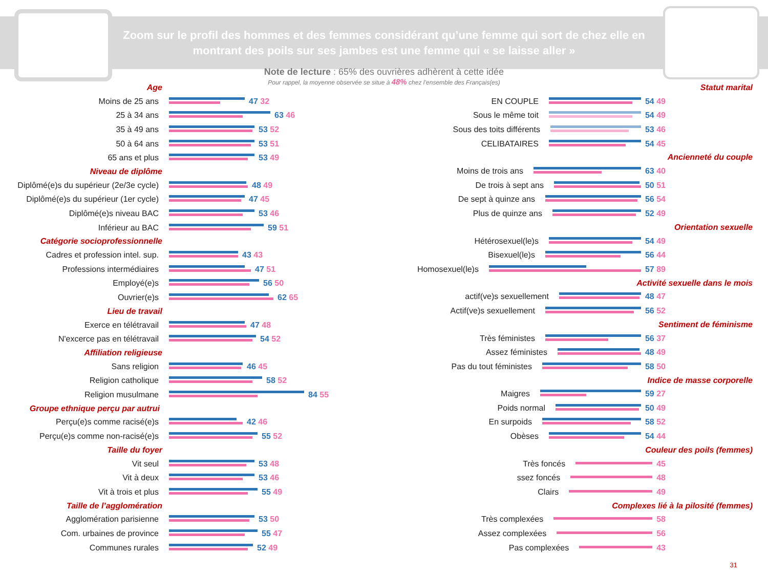Zoom sur le profil des hommes et des femmes considérant qu’une femme qui sort de chez elle en montrant des poils sur ses jambes est une femme qui « se laisse aller »
Note de lecture : 65% des ouvrières adhèrent à cette idée
Pour rappel, la moyenne observée se situe à 48% chez l’ensemble des Français(es)
Age
Moins de 25 ans 47 32
25 à 34 ans 63 46
35 à 49 ans 53 52
50 à 64 ans 53 51
65 ans et plus 53 49
Niveau de diplôme
Diplômé(e)s du supérieur (2e/3e cycle)
48 49
Diplômé(e)s du supérieur (1er cycle)
47 45
Diplômé(e)s niveau BAC 53 46
Inférieur au BAC 59 51
Catégorie socioprofessionnelle
Cadres et profession intel. sup. 43 43
Professions intermédiaires 47 51
Employé(e)s 56 50
Ouvrier(e)s 62 65
Lieu de travail
Exerce en télétravail 47 48
N'excerce pas en télétravail 54 52
Affiliation religieuse
Sans religion 46 45
Religion catholique 58 52
Religion musulmane 84 55
Groupe ethnique perçu par autrui
Perçu(e)s comme racisé(e)s 42 46
Perçu(e)s comme non-racisé(e)s 55 52
Taille du foyer
Vit seul 53 48
Vit à deux 53 46
Vit à trois et plus 55 49
Taille de l’agglomération
Agglomération parisienne 53 50
Com. urbaines de province 55 47
Communes rurales 52 49
Statut marital
EN COUPLE 54 49
Sous le même toit 54 49
Sous des toits différents 53 46
CELIBATAIRES 54 45
Ancienneté du couple
Moins de trois ans 63 40
De trois à sept ans 50 51
De sept à quinze ans 56 54
Plus de quinze ans 52 49
Orientation sexuelle
Hétérosexuel(le)s 54 49
Bisexuel(le)s 56 44
Homosexuel(le)s 57 89
Activité sexuelle dans le mois
actif(ve)s sexuellement 48 47
Actif(ve)s sexuellement 56 52
Sentiment de féminisme
Très féministes 56 37
Assez féministes 48 49
Pas du tout féministes 58 50
Indice de masse corporelle
Maigres 59 27
Poids normal 50 49
En surpoids 58 52
Obèses 54 44
Couleur des poils (femmes)
Très foncés 45
ssez foncés 48
Clairs 49
Complexes lié à la pilosité (femmes)
Très complexées 58
Assez complexées 56
Pas complexées 43
31